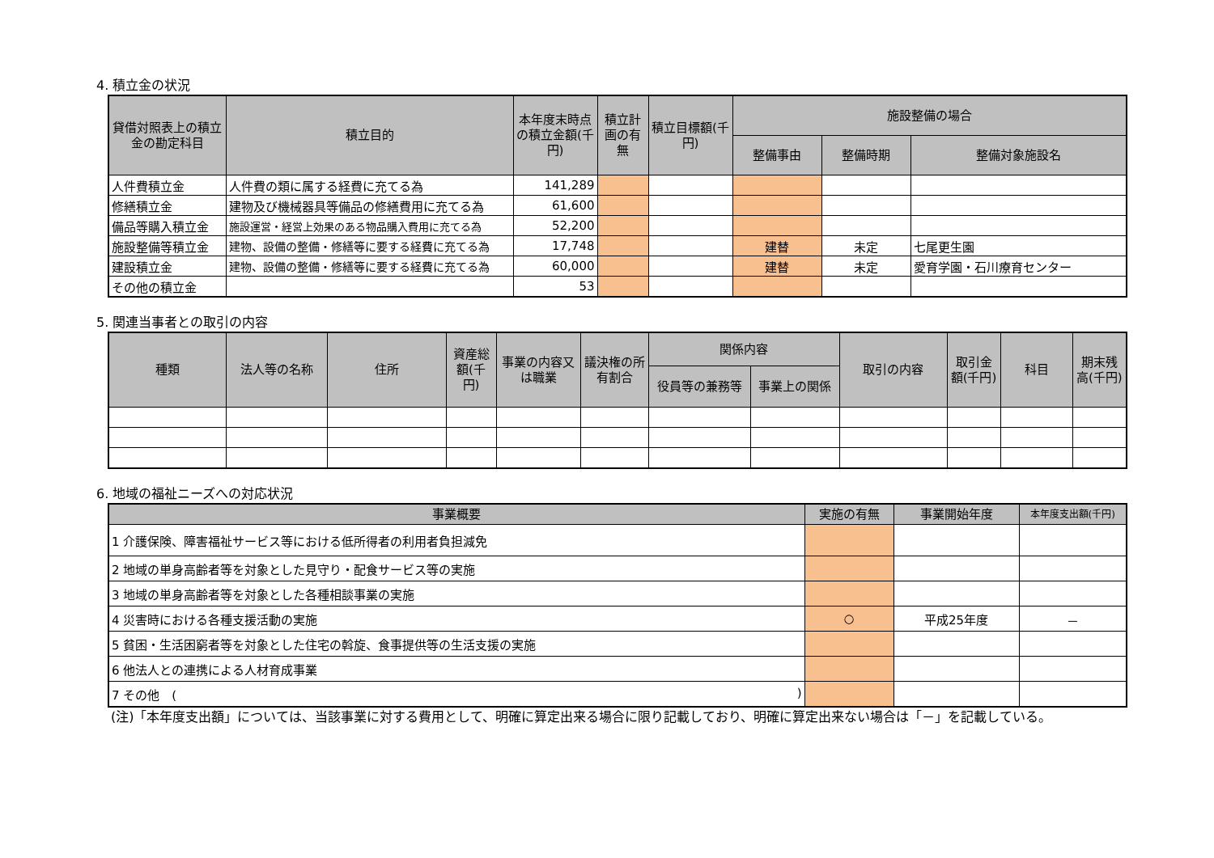4. 積立金の状況
| 貸借対照表上の積立金の勘定科目 | 積立目的 | 本年度末時点の積立金額(千円) | 積立計画の有無 | 積立目標額(千円) | 施設整備の場合 | | |
| --- | --- | --- | --- | --- | --- | --- | --- |
| | | | | | 整備事由 | 整備時期 | 整備対象施設名 |
| 人件費積立金 | 人件費の類に属する経費に充てる為 | 141,289 | | | | | |
| 修繕積立金 | 建物及び機械器具等備品の修繕費用に充てる為 | 61,600 | | | | | |
| 備品等購入積立金 | 施設運営・経営上効果のある物品購入費用に充てる為 | 52,200 | | | | | |
| 施設整備等積立金 | 建物、設備の整備・修繕等に要する経費に充てる為 | 17,748 | | | 建替 | 未定 | 七尾更生園 |
| 建設積立金 | 建物、設備の整備・修繕等に要する経費に充てる為 | 60,000 | | | 建替 | 未定 | 愛育学園・石川療育センター |
| その他の積立金 | | 53 | | | | | |
5. 関連当事者との取引の内容
| 種類 | 法人等の名称 | 住所 | 資産総額(千円) | 事業の内容又は職業 | 議決権の所有割合 | 関係内容 | | 取引の内容 | 取引金額(千円) | 科目 | 期末残高(千円) |
| --- | --- | --- | --- | --- | --- | --- | --- | --- | --- | --- | --- |
| | | | | | | 役員等の兼務等 | 事業上の関係 | | | | |
6. 地域の福祉ニーズへの対応状況
| 事業概要 | 実施の有無 | 事業開始年度 | 本年度支出額(千円) |
| --- | --- | --- | --- |
| 1 介護保険、障害福祉サービス等における低所得者の利用者負担減免 | | | |
| 2 地域の単身高齢者等を対象とした見守り・配食サービス等の実施 | | | |
| 3 地域の単身高齢者等を対象とした各種相談事業の実施 | | | |
| 4 災害時における各種支援活動の実施 | ○ | 平成25年度 | － |
| 5 貧困・生活困窮者等を対象とした住宅の斡旋、食事提供等の生活支援の実施 | | | |
| 6 他法人との連携による人材育成事業 | | | |
| 7 その他 ( ) | | | |
(注)「本年度支出額」については、当該事業に対する費用として、明確に算定出来る場合に限り記載しており、明確に算定出来ない場合は「－」を記載している。